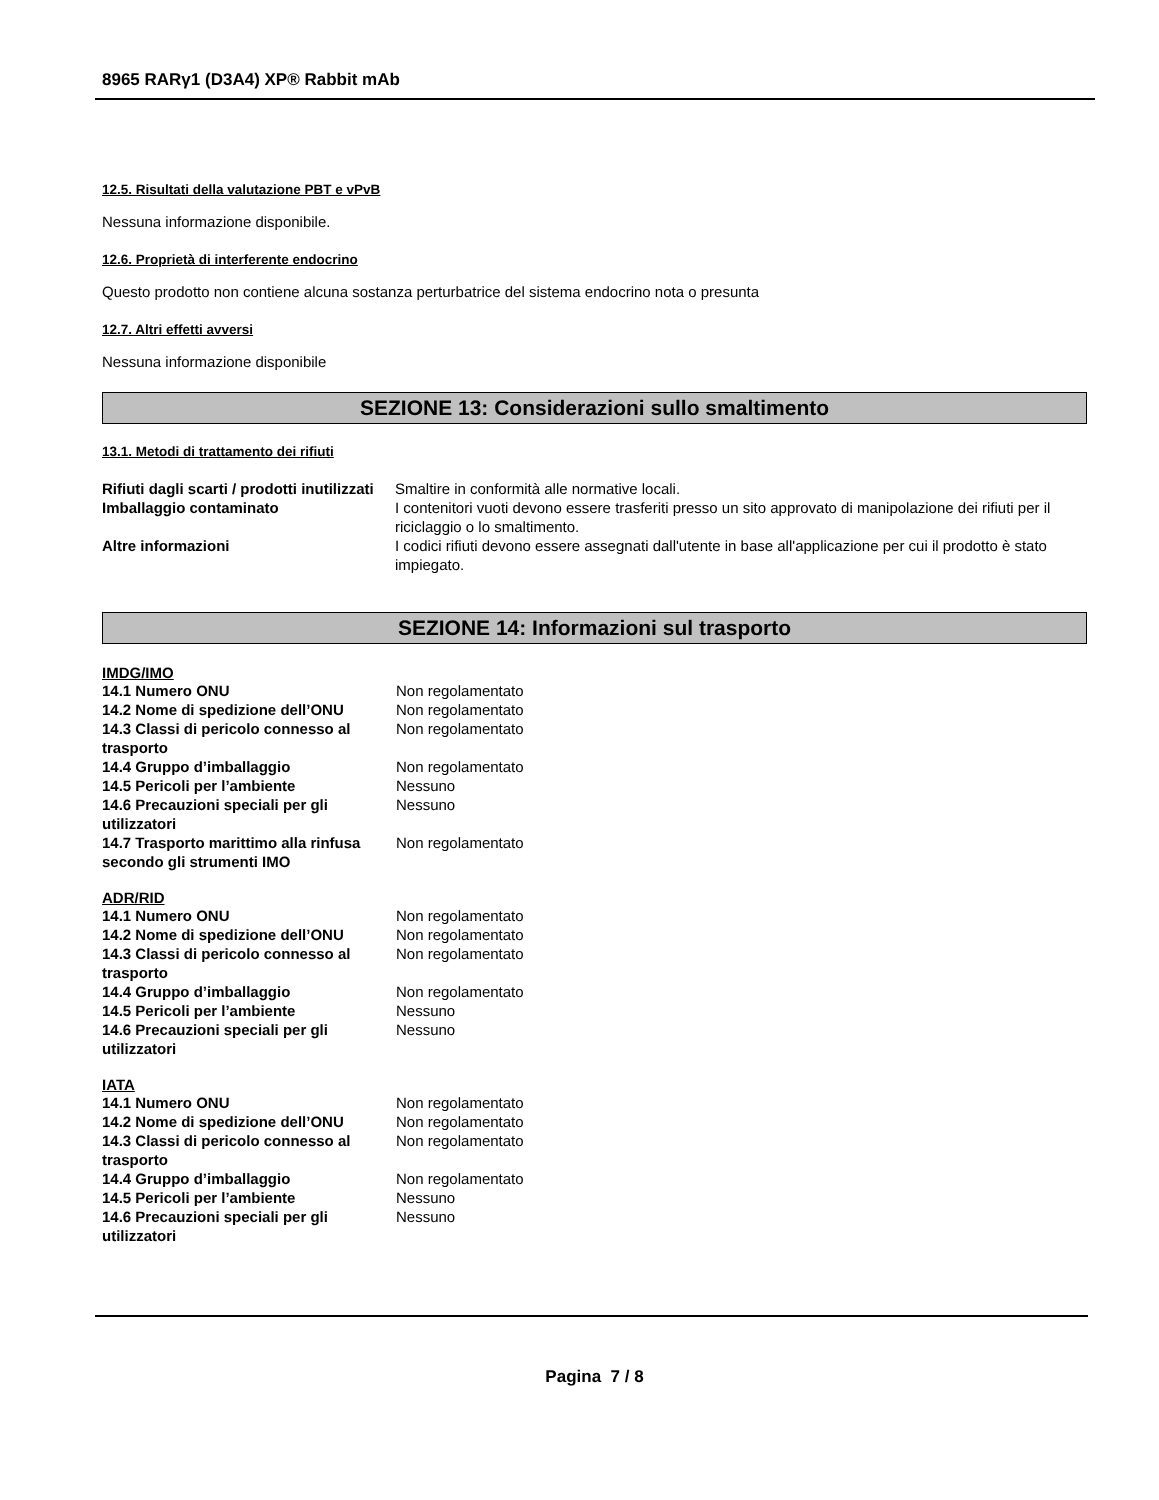8965 RARγ1 (D3A4) XP® Rabbit mAb
12.5. Risultati della valutazione PBT e vPvB
Nessuna informazione disponibile.
12.6. Proprietà di interferente endocrino
Questo prodotto non contiene alcuna sostanza perturbatrice del sistema endocrino nota o presunta
12.7. Altri effetti avversi
Nessuna informazione disponibile
SEZIONE 13: Considerazioni sullo smaltimento
13.1. Metodi di trattamento dei rifiuti
| Rifiuti dagli scarti / prodotti inutilizzati | Smaltire in conformità alle normative locali. |
| Imballaggio contaminato | I contenitori vuoti devono essere trasferiti presso un sito approvato di manipolazione dei rifiuti per il riciclaggio o lo smaltimento. |
| Altre informazioni | I codici rifiuti devono essere assegnati dall'utente in base all'applicazione per cui il prodotto è stato impiegato. |
SEZIONE 14: Informazioni sul trasporto
IMDG/IMO
| 14.1 Numero ONU | Non regolamentato |
| 14.2 Nome di spedizione dell’ONU | Non regolamentato |
| 14.3 Classi di pericolo connesso al trasporto | Non regolamentato |
| 14.4 Gruppo d’imballaggio | Non regolamentato |
| 14.5 Pericoli per l’ambiente | Nessuno |
| 14.6 Precauzioni speciali per gli utilizzatori | Nessuno |
| 14.7 Trasporto marittimo alla rinfusa secondo gli strumenti IMO | Non regolamentato |
ADR/RID
| 14.1 Numero ONU | Non regolamentato |
| 14.2 Nome di spedizione dell’ONU | Non regolamentato |
| 14.3 Classi di pericolo connesso al trasporto | Non regolamentato |
| 14.4 Gruppo d’imballaggio | Non regolamentato |
| 14.5 Pericoli per l’ambiente | Nessuno |
| 14.6 Precauzioni speciali per gli utilizzatori | Nessuno |
IATA
| 14.1 Numero ONU | Non regolamentato |
| 14.2 Nome di spedizione dell’ONU | Non regolamentato |
| 14.3 Classi di pericolo connesso al trasporto | Non regolamentato |
| 14.4 Gruppo d’imballaggio | Non regolamentato |
| 14.5 Pericoli per l’ambiente | Nessuno |
| 14.6 Precauzioni speciali per gli utilizzatori | Nessuno |
Pagina 7 / 8